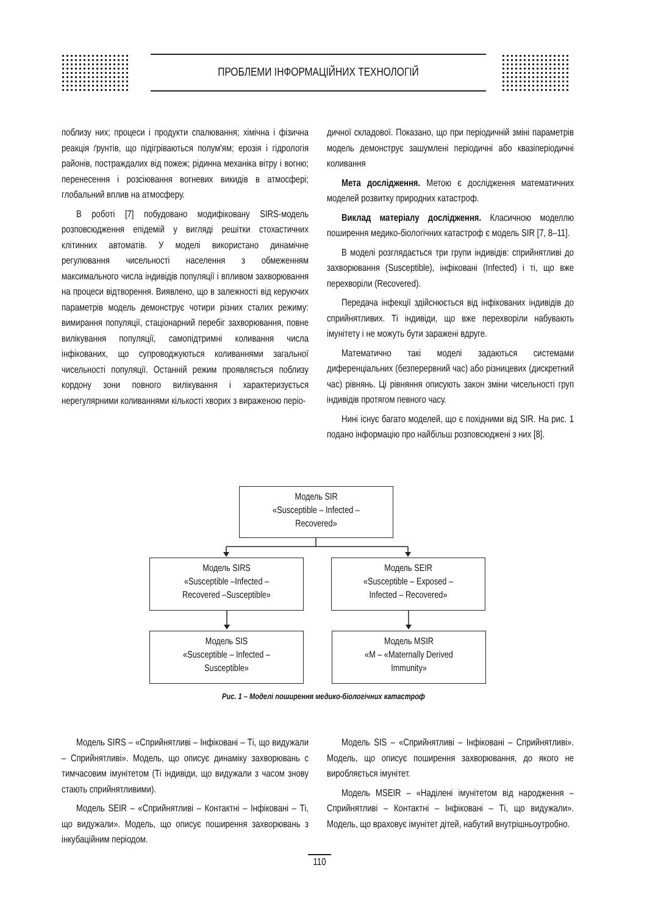ПРОБЛЕМИ ІНФОРМАЦІЙНИХ ТЕХНОЛОГІЙ
поблизу них; процеси і продукти спалювання; хімічна і фізична реакція ґрунтів, що підігріваються полум'ям; ерозія і гідрологія районів, постраждалих від пожеж; рідинна механіка вітру і вогню; перенесення і розсіювання вогневих викидів в атмосфері; глобальний вплив на атмосферу.
В роботі [7] побудовано модифіковану SIRS-модель розповсюдження епідемій у вигляді решітки стохастичних клітинних автоматів. У моделі використано динамічне регулювання чисельності населення з обмеженням максимального числа індивідів популяції і впливом захворювання на процеси відтворення. Виявлено, що в залежності від керуючих параметрів модель демонструє чотири різних сталих режиму: вимирання популяції, стаціонарний перебіг захворювання, повне вилікування популяції, самопідтримні коливання числа інфікованих, що супроводжуються коливаннями загальної чисельності популяції. Останній режим проявляється поблизу кордону зони повного вилікування і характеризується нерегулярними коливаннями кількості хворих з вираженою періо-
дичної складової. Показано, що при періодичній зміні параметрів модель демонструє зашумлені періодичні або квазіперіодичні коливання
Мета дослідження. Метою є дослідження математичних моделей розвитку природних катастроф.
Виклад матеріалу дослідження. Класичною моделлю поширення медико-біологічних катастроф є модель SIR [7, 8–11].
В моделі розглядається три групи індивідів: сприйнятливі до захворювання (Susceptible), інфіковані (Infected) і ті, що вже перехворіли (Recovered).
Передача інфекції здійснюється від інфікованих індивідів до сприйнятливих. Ті індивіди, що вже перехворіли набувають імунітету і не можуть бути заражені вдруге.
Математично такі моделі задаються системами диференціальних (безперервний час) або різницевих (дискретний час) рівнянь. Ці рівняння описують закон зміни чисельності груп індивідів протягом певного часу.
Нині існує багато моделей, що є похідними від SIR. На рис. 1 подано інформацію про найбільш розповсюджені з них [8].
Модель SIR
«Susceptible – Infected –
Recovered»
Модель SIRS
«Susceptible –Infected –
Recovered –Susceptible»
Модель SEIR
«Susceptible – Exposed –
Infected – Recovered»
Модель SIS
«Susceptible – Infected –
Susceptible»
Модель MSIR
«M – «Maternally Derived
Immunity»
Рис. 1 – Моделі поширення медико-біологічних катастроф
Модель SIRS – «Сприйнятливі – Інфіковані – Ті, що видужали – Сприйнятливі». Модель, що описує динаміку захворювань с тимчасовим імунітетом (Ті індивіди, що видужали з часом знову стають сприйнятливими).
Модель SEIR – «Сприйнятливі – Контактні – Інфіковані – Ті, що видужали». Модель, що описує поширення захворювань з інкубаційним періодом.
Модель SIS – «Сприйнятливі – Інфіковані – Сприйнятливі». Модель, що описує поширення захворювання, до якого не виробляється імунітет.
Модель MSEIR – «Наділені імунітетом від народження – Сприйнятливі – Контактні – Інфіковані – Ті, що видужали». Модель, що враховує імунітет дітей, набутий внутрішньоутробно.
110